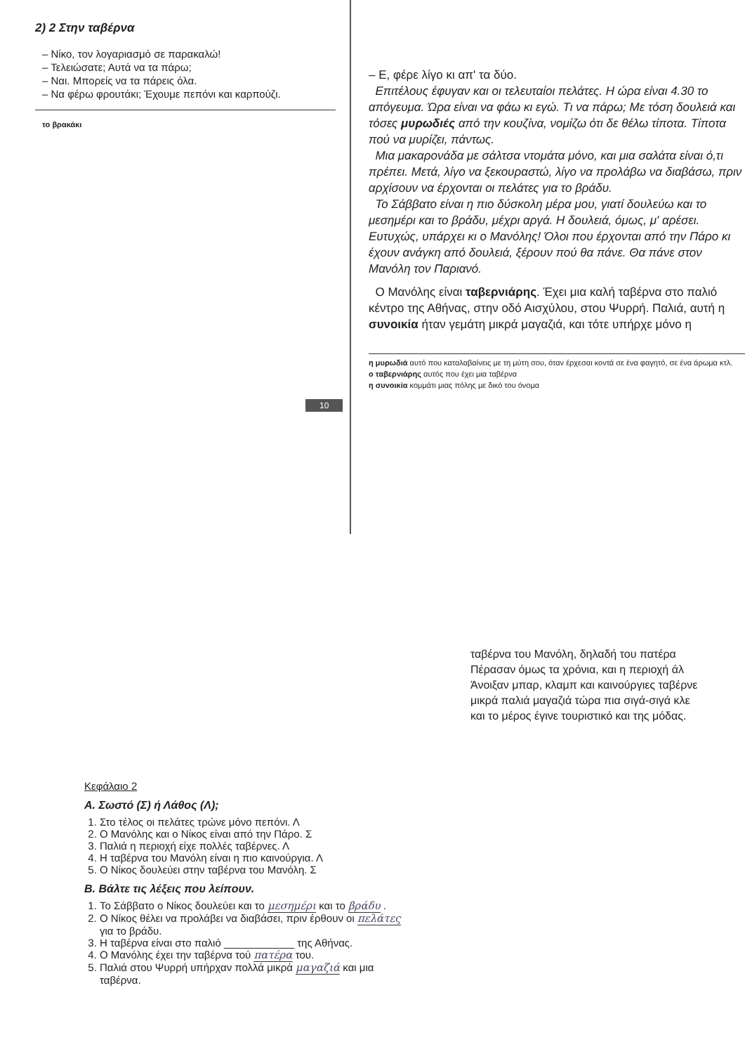2) 2 Στην ταβέρνα
– Νίκο, τον λογαριασμό σε παρακαλώ!
– Τελειώσατε; Αυτά να τα πάρω;
– Ναι. Μπορείς να τα πάρεις όλα.
– Να φέρω φρουτάκι; Έχουμε πεπόνι και καρπούζι.
το βρακάκι
– Ε, φέρε λίγο κι απ' τα δύο.
Επιτέλους έφυγαν και οι τελευταίοι πελάτες. Η ώρα είναι 4.30 το απόγευμα. Ώρα είναι να φάω κι εγώ. Τι να πάρω; Με τόση δουλειά και τόσες μυρωδιές από την κουζίνα, νομίζω ότι δε θέλω τίποτα. Τίποτα πού να μυρίζει, πάντως.
Μια μακαρονάδα με σάλτσα ντομάτα μόνο, και μια σαλάτα είναι ό,τι πρέπει. Μετά, λίγο να ξεκουραστώ, λίγο να προλάβω να διαβάσω, πριν αρχίσουν να έρχονται οι πελάτες για το βράδυ.
Το Σάββατο είναι η πιο δύσκολη μέρα μου, γιατί δουλεύω και το μεσημέρι και το βράδυ, μέχρι αργά. Η δουλειά, όμως, μ' αρέσει. Ευτυχώς, υπάρχει κι ο Μανόλης! Όλοι που έρχονται από την Πάρο κι έχουν ανάγκη από δουλειά, ξέρουν πού θα πάνε. Θα πάνε στον Μανόλη τον Παριανό.
Ο Μανόλης είναι ταβερνιάρης. Έχει μια καλή ταβέρνα στο παλιό κέντρο της Αθήνας, στην οδό Αισχύλου, στου Ψυρρή. Παλιά, αυτή η συνοικία ήταν γεμάτη μικρά μαγαζιά, και τότε υπήρχε μόνο η
η μυρωδιά αυτό που καταλαβαίνεις με τη μύτη σου, όταν έρχεσαι κοντά σε ένα φαγητό, σε ένα άρωμα κτλ.
ο ταβερνιάρης αυτός που έχει μια ταβέρνα
η συνοικία κομμάτι μιας πόλης με δικό του όνομα
10
Κεφάλαιο 2
Α. Σωστό (Σ) ή Λάθος (Λ);
1. Στο τέλος οι πελάτες τρώνε μόνο πεπόνι. Λ
2. Ο Μανόλης και ο Νίκος είναι από την Πάρο. Σ
3. Παλιά η περιοχή είχε πολλές ταβέρνες. Λ
4. Η ταβέρνα του Μανόλη είναι η πιο καινούργια. Λ
5. Ο Νίκος δουλεύει στην ταβέρνα του Μανόλη. Σ
Β. Βάλτε τις λέξεις που λείπουν.
1. Το Σάββατο ο Νίκος δουλεύει και το μεσημέρι και το βράδυ .
2. Ο Νίκος θέλει να προλάβει να διαβάσει, πριν έρθουν οι πελάτες για το βράδυ.
3. Η ταβέρνα είναι στο παλιό ____________ της Αθήνας.
4. Ο Μανόλης έχει την ταβέρνα τού πατέρα του.
5. Παλιά στου Ψυρρή υπήρχαν πολλά μικρά μαγαζιά και μια ταβέρνα.
ταβέρνα του Μανόλη, δηλαδή του πατέρα
Πέρασαν όμως τα χρόνια, και η περιοχή άλ
Άνοιξαν μπαρ, κλαμπ και καινούργιες ταβέρνε
μικρά παλιά μαγαζιά τώρα πια σιγά-σιγά κλε
και το μέρος έγινε τουριστικό και της μόδας.